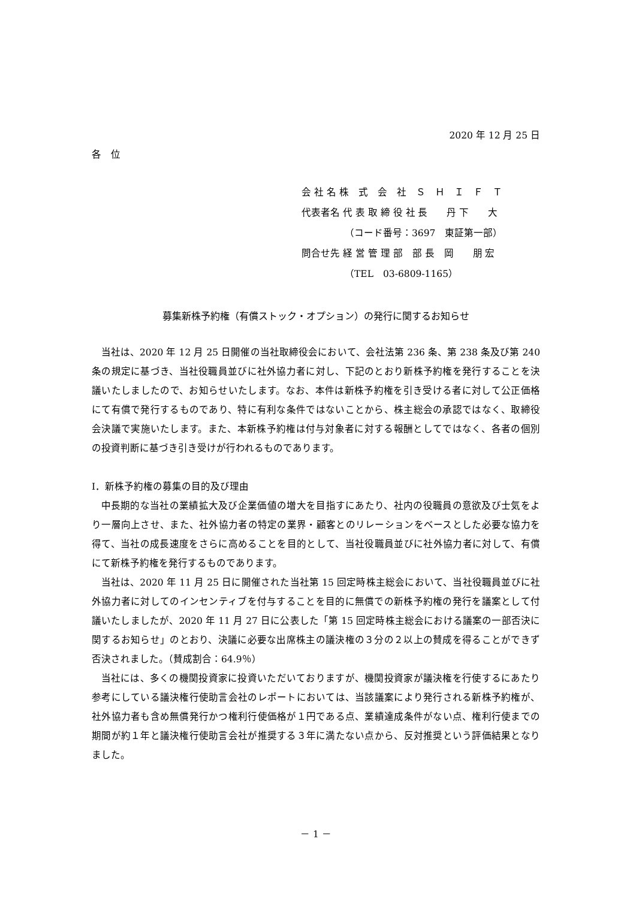2020 年 12 月 25 日
各　位
会 社 名 株　式　会　社　Ｓ　Ｈ　Ｉ　Ｆ　Ｔ
代表者名 代 表 取 締 役 社 長　　丹 下　　大
　　　　　（コード番号：3697　東証第一部）
問合せ先 経 営 管 理 部　部 長　岡　　朋 宏
　　　　　（TEL　03-6809-1165）
募集新株予約権（有償ストック・オプション）の発行に関するお知らせ
当社は、2020 年 12 月 25 日開催の当社取締役会において、会社法第 236 条、第 238 条及び第 240 条の規定に基づき、当社役職員並びに社外協力者に対し、下記のとおり新株予約権を発行することを決議いたしましたので、お知らせいたします。なお、本件は新株予約権を引き受ける者に対して公正価格にて有償で発行するものであり、特に有利な条件ではないことから、株主総会の承認ではなく、取締役会決議で実施いたします。また、本新株予約権は付与対象者に対する報酬としてではなく、各者の個別の投資判断に基づき引き受けが行われるものであります。
Ⅰ．新株予約権の募集の目的及び理由
中長期的な当社の業績拡大及び企業価値の増大を目指すにあたり、社内の役職員の意欲及び士気をより一層向上させ、また、社外協力者の特定の業界・顧客とのリレーションをベースとした必要な協力を得て、当社の成長速度をさらに高めることを目的として、当社役職員並びに社外協力者に対して、有償にて新株予約権を発行するものであります。
当社は、2020 年 11 月 25 日に開催された当社第 15 回定時株主総会において、当社役職員並びに社外協力者に対してのインセンティブを付与することを目的に無償での新株予約権の発行を議案として付議いたしましたが、2020 年 11 月 27 日に公表した「第 15 回定時株主総会における議案の一部否決に関するお知らせ」のとおり、決議に必要な出席株主の議決権の３分の２以上の賛成を得ることができず否決されました。（賛成割合：64.9％）
当社には、多くの機関投資家に投資いただいておりますが、機関投資家が議決権を行使するにあたり参考にしている議決権行使助言会社のレポートにおいては、当該議案により発行される新株予約権が、社外協力者も含め無償発行かつ権利行使価格が１円である点、業績達成条件がない点、権利行使までの期間が約１年と議決権行使助言会社が推奨する３年に満たない点から、反対推奨という評価結果となりました。
－ 1 －